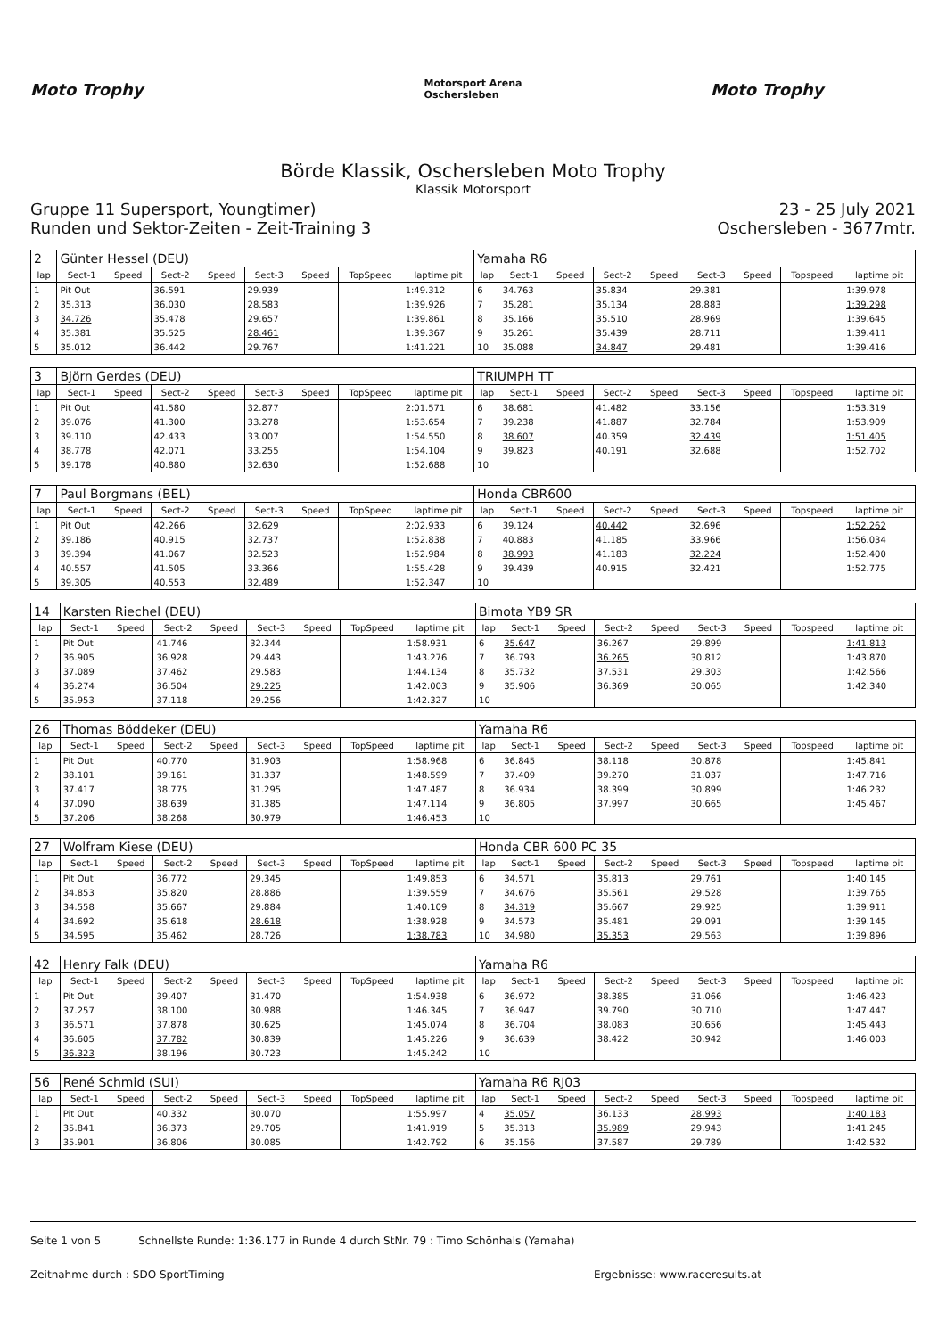Moto Trophy
Motorsport Arena
Oschersleben
Moto Trophy
Börde Klassik, Oschersleben Moto Trophy
Klassik Motorsport
Gruppe 11 Supersport, Youngtimer)
Runden und Sektor-Zeiten - Zeit-Training 3
23 - 25 July 2021
Oschersleben - 3677mtr.
| 2 | Günter Hessel (DEU) | | | | | | | | Yamaha R6 | | | | | | | | |
| lap | Sect-1 | Speed | Sect-2 | Speed | Sect-3 | Speed | TopSpeed | laptime pit | lap | Sect-1 | Speed | Sect-2 | Speed | Sect-3 | Speed | Topspeed | laptime pit |
| 1 | Pit Out | | 36.591 | | 29.939 | | | 1:49.312 | 6 | 34.763 | | 35.834 | | 29.381 | | | 1:39.978 |
| 2 | 35.313 | | 36.030 | | 28.583 | | | 1:39.926 | 7 | 35.281 | | 35.134 | | 28.883 | | | 1:39.298 |
| 3 | 34.726 | | 35.478 | | 29.657 | | | 1:39.861 | 8 | 35.166 | | 35.510 | | 28.969 | | | 1:39.645 |
| 4 | 35.381 | | 35.525 | | 28.461 | | | 1:39.367 | 9 | 35.261 | | 35.439 | | 28.711 | | | 1:39.411 |
| 5 | 35.012 | | 36.442 | | 29.767 | | | 1:41.221 | 10 | 35.088 | | 34.847 | | 29.481 | | | 1:39.416 |
| 3 | Björn Gerdes (DEU) | | | | | | | | TRIUMPH TT | | | | | | | | |
| lap | Sect-1 | Speed | Sect-2 | Speed | Sect-3 | Speed | TopSpeed | laptime pit | lap | Sect-1 | Speed | Sect-2 | Speed | Sect-3 | Speed | Topspeed | laptime pit |
| 1 | Pit Out | | 41.580 | | 32.877 | | | 2:01.571 | 6 | 38.681 | | 41.482 | | 33.156 | | | 1:53.319 |
| 2 | 39.076 | | 41.300 | | 33.278 | | | 1:53.654 | 7 | 39.238 | | 41.887 | | 32.784 | | | 1:53.909 |
| 3 | 39.110 | | 42.433 | | 33.007 | | | 1:54.550 | 8 | 38.607 | | 40.359 | | 32.439 | | | 1:51.405 |
| 4 | 38.778 | | 42.071 | | 33.255 | | | 1:54.104 | 9 | 39.823 | | 40.191 | | 32.688 | | | 1:52.702 |
| 5 | 39.178 | | 40.880 | | 32.630 | | | 1:52.688 | 10 | | | | | | | | |
| 7 | Paul Borgmans (BEL) | | | | | | | | Honda CBR600 | | | | | | | | |
| lap | Sect-1 | Speed | Sect-2 | Speed | Sect-3 | Speed | TopSpeed | laptime pit | lap | Sect-1 | Speed | Sect-2 | Speed | Sect-3 | Speed | Topspeed | laptime pit |
| 1 | Pit Out | | 42.266 | | 32.629 | | | 2:02.933 | 6 | 39.124 | | 40.442 | | 32.696 | | | 1:52.262 |
| 2 | 39.186 | | 40.915 | | 32.737 | | | 1:52.838 | 7 | 40.883 | | 41.185 | | 33.966 | | | 1:56.034 |
| 3 | 39.394 | | 41.067 | | 32.523 | | | 1:52.984 | 8 | 38.993 | | 41.183 | | 32.224 | | | 1:52.400 |
| 4 | 40.557 | | 41.505 | | 33.366 | | | 1:55.428 | 9 | 39.439 | | 40.915 | | 32.421 | | | 1:52.775 |
| 5 | 39.305 | | 40.553 | | 32.489 | | | 1:52.347 | 10 | | | | | | | | |
| 14 | Karsten Riechel (DEU) | | | | | | | | Bimota YB9 SR | | | | | | | | |
| lap | Sect-1 | Speed | Sect-2 | Speed | Sect-3 | Speed | TopSpeed | laptime pit | lap | Sect-1 | Speed | Sect-2 | Speed | Sect-3 | Speed | Topspeed | laptime pit |
| 1 | Pit Out | | 41.746 | | 32.344 | | | 1:58.931 | 6 | 35.647 | | 36.267 | | 29.899 | | | 1:41.813 |
| 2 | 36.905 | | 36.928 | | 29.443 | | | 1:43.276 | 7 | 36.793 | | 36.265 | | 30.812 | | | 1:43.870 |
| 3 | 37.089 | | 37.462 | | 29.583 | | | 1:44.134 | 8 | 35.732 | | 37.531 | | 29.303 | | | 1:42.566 |
| 4 | 36.274 | | 36.504 | | 29.225 | | | 1:42.003 | 9 | 35.906 | | 36.369 | | 30.065 | | | 1:42.340 |
| 5 | 35.953 | | 37.118 | | 29.256 | | | 1:42.327 | 10 | | | | | | | | |
| 26 | Thomas Böddeker (DEU) | | | | | | | | Yamaha R6 | | | | | | | | |
| lap | Sect-1 | Speed | Sect-2 | Speed | Sect-3 | Speed | TopSpeed | laptime pit | lap | Sect-1 | Speed | Sect-2 | Speed | Sect-3 | Speed | Topspeed | laptime pit |
| 1 | Pit Out | | 40.770 | | 31.903 | | | 1:58.968 | 6 | 36.845 | | 38.118 | | 30.878 | | | 1:45.841 |
| 2 | 38.101 | | 39.161 | | 31.337 | | | 1:48.599 | 7 | 37.409 | | 39.270 | | 31.037 | | | 1:47.716 |
| 3 | 37.417 | | 38.775 | | 31.295 | | | 1:47.487 | 8 | 36.934 | | 38.399 | | 30.899 | | | 1:46.232 |
| 4 | 37.090 | | 38.639 | | 31.385 | | | 1:47.114 | 9 | 36.805 | | 37.997 | | 30.665 | | | 1:45.467 |
| 5 | 37.206 | | 38.268 | | 30.979 | | | 1:46.453 | 10 | | | | | | | | |
| 27 | Wolfram Kiese (DEU) | | | | | | | | Honda CBR 600 PC 35 | | | | | | | | |
| lap | Sect-1 | Speed | Sect-2 | Speed | Sect-3 | Speed | TopSpeed | laptime pit | lap | Sect-1 | Speed | Sect-2 | Speed | Sect-3 | Speed | Topspeed | laptime pit |
| 1 | Pit Out | | 36.772 | | 29.345 | | | 1:49.853 | 6 | 34.571 | | 35.813 | | 29.761 | | | 1:40.145 |
| 2 | 34.853 | | 35.820 | | 28.886 | | | 1:39.559 | 7 | 34.676 | | 35.561 | | 29.528 | | | 1:39.765 |
| 3 | 34.558 | | 35.667 | | 29.884 | | | 1:40.109 | 8 | 34.319 | | 35.667 | | 29.925 | | | 1:39.911 |
| 4 | 34.692 | | 35.618 | | 28.618 | | | 1:38.928 | 9 | 34.573 | | 35.481 | | 29.091 | | | 1:39.145 |
| 5 | 34.595 | | 35.462 | | 28.726 | | | 1:38.783 | 10 | 34.980 | | 35.353 | | 29.563 | | | 1:39.896 |
| 42 | Henry Falk (DEU) | | | | | | | | Yamaha R6 | | | | | | | | |
| lap | Sect-1 | Speed | Sect-2 | Speed | Sect-3 | Speed | TopSpeed | laptime pit | lap | Sect-1 | Speed | Sect-2 | Speed | Sect-3 | Speed | Topspeed | laptime pit |
| 1 | Pit Out | | 39.407 | | 31.470 | | | 1:54.938 | 6 | 36.972 | | 38.385 | | 31.066 | | | 1:46.423 |
| 2 | 37.257 | | 38.100 | | 30.988 | | | 1:46.345 | 7 | 36.947 | | 39.790 | | 30.710 | | | 1:47.447 |
| 3 | 36.571 | | 37.878 | | 30.625 | | | 1:45.074 | 8 | 36.704 | | 38.083 | | 30.656 | | | 1:45.443 |
| 4 | 36.605 | | 37.782 | | 30.839 | | | 1:45.226 | 9 | 36.639 | | 38.422 | | 30.942 | | | 1:46.003 |
| 5 | 36.323 | | 38.196 | | 30.723 | | | 1:45.242 | 10 | | | | | | | | |
| 56 | René Schmid (SUI) | | | | | | | | Yamaha R6 RJ03 | | | | | | | | |
| lap | Sect-1 | Speed | Sect-2 | Speed | Sect-3 | Speed | TopSpeed | laptime pit | lap | Sect-1 | Speed | Sect-2 | Speed | Sect-3 | Speed | Topspeed | laptime pit |
| 1 | Pit Out | | 40.332 | | 30.070 | | | 1:55.997 | 4 | 35.057 | | 36.133 | | 28.993 | | | 1:40.183 |
| 2 | 35.841 | | 36.373 | | 29.705 | | | 1:41.919 | 5 | 35.313 | | 35.989 | | 29.943 | | | 1:41.245 |
| 3 | 35.901 | | 36.806 | | 30.085 | | | 1:42.792 | 6 | 35.156 | | 37.587 | | 29.789 | | | 1:42.532 |
Seite 1 von 5 Schnellste Runde: 1:36.177 in Runde 4 durch StNr. 79 : Timo Schönhals (Yamaha)
Zeitnahme durch : SDO SportTiming Ergebnisse: www.raceresults.at